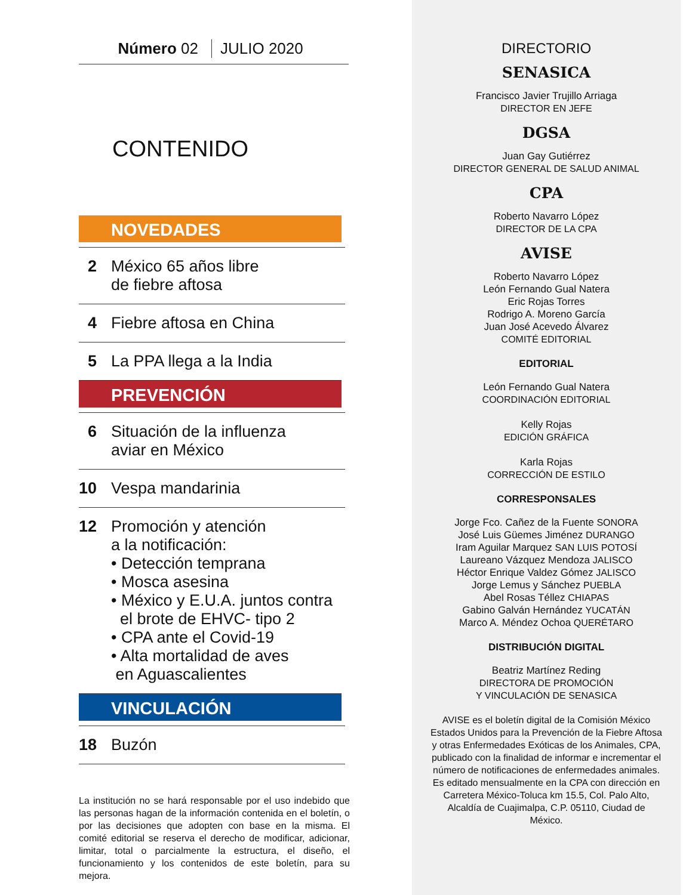Número 02 JULIO 2020
CONTENIDO
NOVEDADES
2 México 65 años libre
de fiebre aftosa
4 Fiebre aftosa en China
5 La PPA llega a la India
PREVENCIÓN
6 Situación de la influenza
aviar en México
10 Vespa mandarinia
12 Promoción y atención
a la notificación:
• Detección temprana
• Mosca asesina
• México y E.U.A. juntos contra
el brote de EHVC- tipo 2
• CPA ante el Covid-19
• Alta mortalidad de aves
en Aguascalientes
VINCULACIÓN
18 Buzón
La institución no se hará responsable por el uso indebido que las personas hagan de la información contenida en el boletín, o por las decisiones que adopten con base en la misma. El comité editorial se reserva el derecho de modificar, adicionar, limitar, total o parcialmente la estructura, el diseño, el funcionamiento y los contenidos de este boletín, para su mejora.
DIRECTORIO
SENASICA
Francisco Javier Trujillo Arriaga
DIRECTOR EN JEFE
DGSA
Juan Gay Gutiérrez
DIRECTOR GENERAL DE SALUD ANIMAL
CPA
Roberto Navarro López
DIRECTOR DE LA CPA
AVISE
Roberto Navarro López
León Fernando Gual Natera
Eric Rojas Torres
Rodrigo A. Moreno García
Juan José Acevedo Álvarez
COMITÉ EDITORIAL
EDITORIAL
León Fernando Gual Natera
COORDINACIÓN EDITORIAL
Kelly Rojas
EDICIÓN GRÁFICA
Karla Rojas
CORRECCIÓN DE ESTILO
CORRESPONSALES
Jorge Fco. Cañez de la Fuente SONORA
José Luis Güemes Jiménez DURANGO
Iram Aguilar Marquez SAN LUIS POTOSÍ
Laureano Vázquez Mendoza JALISCO
Héctor Enrique Valdez Gómez JALISCO
Jorge Lemus y Sánchez PUEBLA
Abel Rosas Téllez CHIAPAS
Gabino Galván Hernández YUCATÁN
Marco A. Méndez Ochoa QUERÉTARO
DISTRIBUCIÓN DIGITAL
Beatriz Martínez Reding
DIRECTORA DE PROMOCIÓN
Y VINCULACIÓN DE SENASICA
AVISE es el boletín digital de la Comisión México Estados Unidos para la Prevención de la Fiebre Aftosa y otras Enfermedades Exóticas de los Animales, CPA, publicado con la finalidad de informar e incrementar el número de notificaciones de enfermedades animales. Es editado mensualmente en la CPA con dirección en Carretera México-Toluca km 15.5, Col. Palo Alto, Alcaldía de Cuajimalpa, C.P. 05110, Ciudad de México.